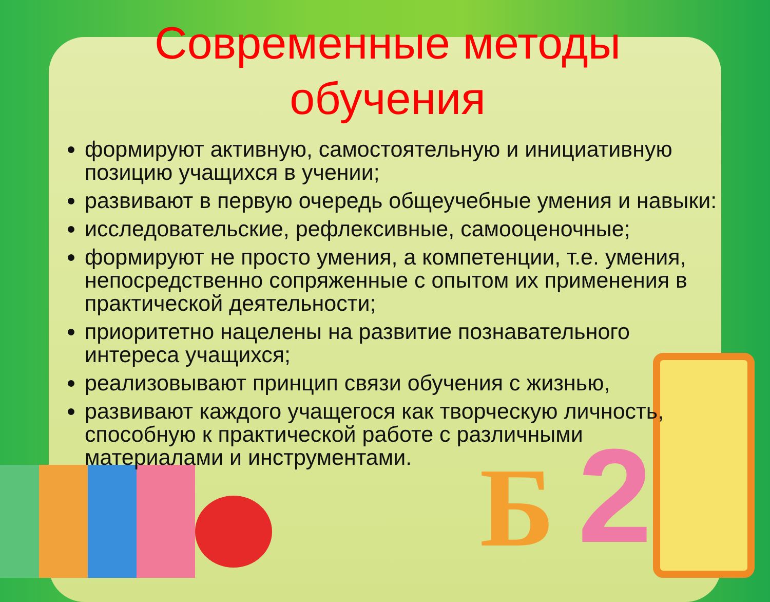Б 2
Современные методы обучения
формируют активную, самостоятельную и инициативную позицию учащихся в учении;
развивают в первую очередь общеучебные умения и навыки:
исследовательские, рефлексивные, самооценочные;
формируют не просто умения, а компетенции, т.е. умения, непосредственно сопряженные с опытом их применения в практической деятельности;
приоритетно нацелены на развитие познавательного интереса учащихся;
реализовывают принцип связи обучения с жизнью,
развивают каждого учащегося как творческую личность, способную к практической работе с различными материалами и инструментами.